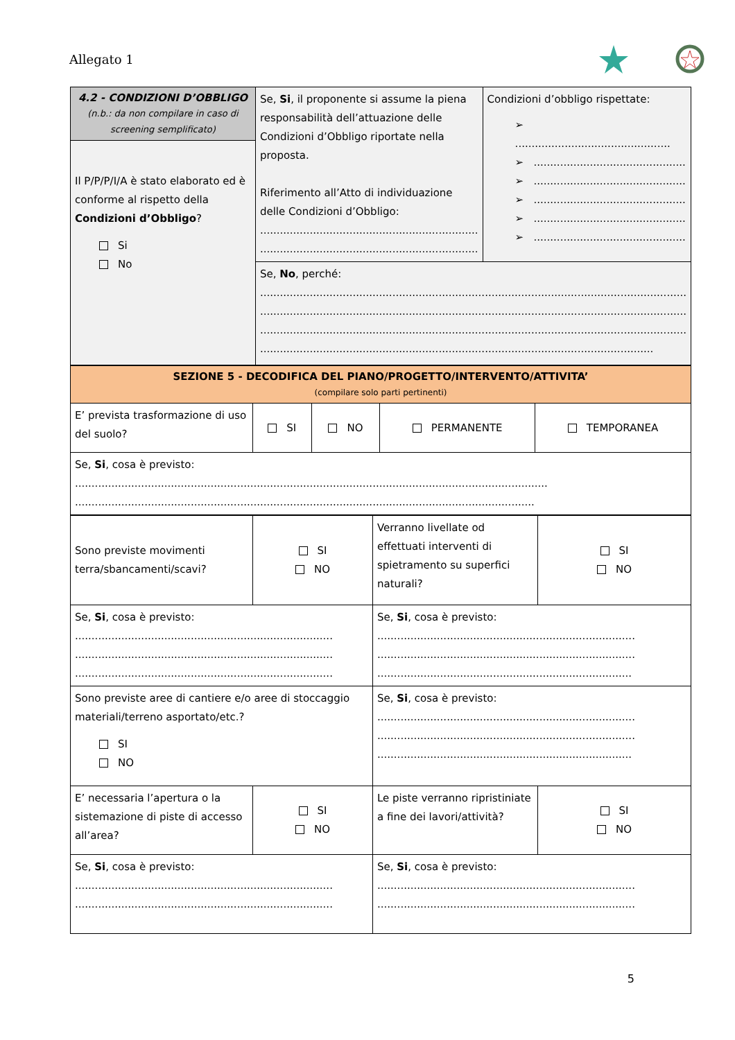Allegato 1
| 4.2 - CONDIZIONI D’OBBLIGO (n.b.: da non compilare in caso di screening semplificato) | Se, Si , il proponente si assume la piena responsabilità dell’attuazione delle Condizioni d’Obbligo riportate nella proposta. Riferimento all’Atto di individuazione delle Condizioni d’Obbligo: .................................................................. .................................................................. | Condizioni d’obbligo rispettate: ➢ ............................................... ➢ .............................................. ➢ .............................................. ➢ .............................................. ➢ .............................................. ➢ .............................................. |
| Il P/P/P/I/A è stato elaborato ed è conforme al rispetto della Condizioni d’Obbligo ? Si No | | |
| | Se, No , perché: ................................................................................................................................. ................................................................................................................................. ................................................................................................................................. ....................................................................................................................... | |
| SEZIONE 5 - DECODIFICA DEL PIANO/PROGETTO/INTERVENTO/ATTIVITA’ (compilare solo parti pertinenti) | | | | |
| E’ prevista trasformazione di uso del suolo? | SI | NO | PERMANENTE | TEMPORANEA |
| Se, Si , cosa è previsto: ............................................................................................................................................... ........................................................................................................................................... | | | | |
| Sono previste movimenti terra/sbancamenti/scavi? | SI NO | Verranno livellate od effettuati interventi di spietramento su superfici naturali? | SI NO |
| Se, Si , cosa è previsto: .............................................................................. .............................................................................. .............................................................................. | | Se, Si , cosa è previsto: .............................................................................. .............................................................................. ............................................................................. | |
| Sono previste aree di cantiere e/o aree di stoccaggio materiali/terreno asportato/etc.? SI NO | | Se, Si , cosa è previsto: .............................................................................. .............................................................................. ............................................................................. | |
| E’ necessaria l’apertura o la sistemazione di piste di accesso all’area? | SI NO | Le piste verranno ripristiniate a fine dei lavori/attività? | SI NO |
| Se, Si , cosa è previsto: .............................................................................. .............................................................................. | | Se, Si , cosa è previsto: .............................................................................. .............................................................................. | |
5